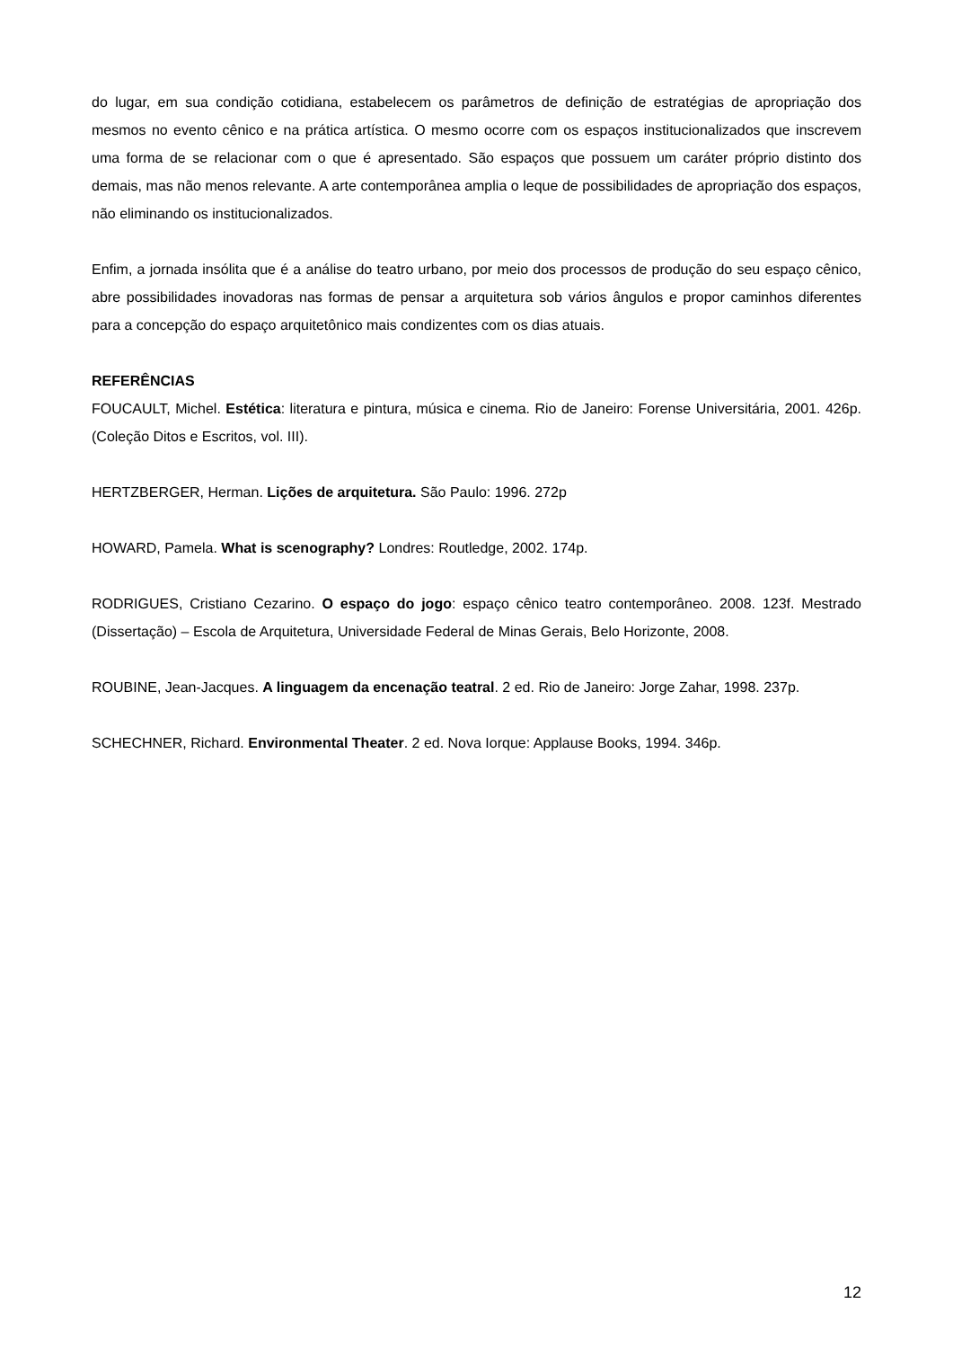do lugar, em sua condição cotidiana, estabelecem os parâmetros de definição de estratégias de apropriação dos mesmos no evento cênico e na prática artística. O mesmo ocorre com os espaços institucionalizados que inscrevem uma forma de se relacionar com o que é apresentado. São espaços que possuem um caráter próprio distinto dos demais, mas não menos relevante. A arte contemporânea amplia o leque de possibilidades de apropriação dos espaços, não eliminando os institucionalizados.
Enfim, a jornada insólita que é a análise do teatro urbano, por meio dos processos de produção do seu espaço cênico, abre possibilidades inovadoras nas formas de pensar a arquitetura sob vários ângulos e propor caminhos diferentes para a concepção do espaço arquitetônico mais condizentes com os dias atuais.
REFERÊNCIAS
FOUCAULT, Michel. Estética: literatura e pintura, música e cinema. Rio de Janeiro: Forense Universitária, 2001. 426p. (Coleção Ditos e Escritos, vol. III).
HERTZBERGER, Herman. Lições de arquitetura. São Paulo: 1996. 272p
HOWARD, Pamela. What is scenography? Londres: Routledge, 2002. 174p.
RODRIGUES, Cristiano Cezarino. O espaço do jogo: espaço cênico teatro contemporâneo. 2008. 123f. Mestrado (Dissertação) – Escola de Arquitetura, Universidade Federal de Minas Gerais, Belo Horizonte, 2008.
ROUBINE, Jean-Jacques. A linguagem da encenação teatral. 2 ed. Rio de Janeiro: Jorge Zahar, 1998. 237p.
SCHECHNER, Richard. Environmental Theater. 2 ed. Nova Iorque: Applause Books, 1994. 346p.
12